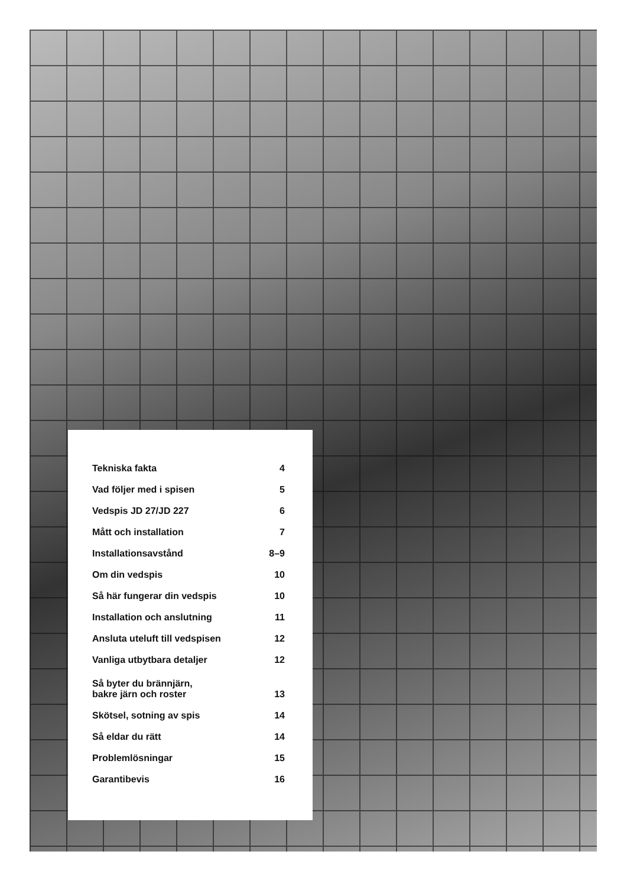Tekniska fakta 4
Vad följer med i spisen 5
Vedspis JD 27/JD 227 6
Mått och installation 7
Installationsavstånd 8–9
Om din vedspis 10
Så här fungerar din vedspis 10
Installation och anslutning 11
Ansluta uteluft till vedspisen 12
Vanliga utbytbara detaljer 12
Så byter du brännjärn,
bakre järn och roster 13
Skötsel, sotning av spis 14
Så eldar du rätt 14
Problemlösningar 15
Garantibevis 16